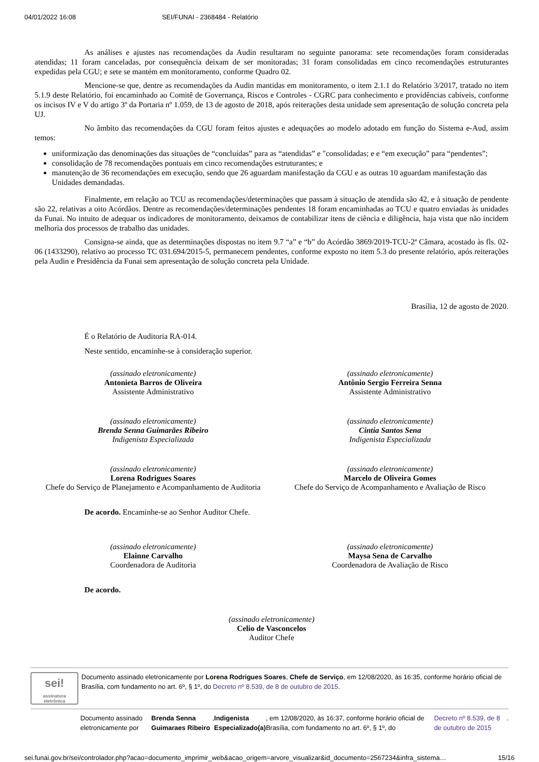04/01/2022 16:08 SEI/FUNAI - 2368484 - Relatório
As análises e ajustes nas recomendações da Audin resultaram no seguinte panorama: sete recomendações foram consideradas atendidas; 11 foram canceladas, por consequência deixam de ser monitoradas; 31 foram consolidadas em cinco recomendações estruturantes expedidas pela CGU; e sete se mantém em monitoramento, conforme Quadro 02.
Mencione-se que, dentre as recomendações da Audin mantidas em monitoramento, o item 2.1.1 do Relatório 3/2017, tratado no item 5.1.9 deste Relatório, foi encaminhado ao Comitê de Governança, Riscos e Controles - CGRC para conhecimento e providências cabíveis, conforme os incisos IV e V do artigo 3º da Portaria nº 1.059, de 13 de agosto de 2018, após reiterações desta unidade sem apresentação de solução concreta pela UJ.
No âmbito das recomendações da CGU foram feitos ajustes e adequações ao modelo adotado em função do Sistema e-Aud, assim temos:
uniformização das denominações das situações de “concluídas” para as “atendidas” e "consolidadas; e e “em execução” para “pendentes”;
consolidação de 78 recomendações pontuais em cinco recomendações estruturantes; e
manutenção de 36 recomendações em execução, sendo que 26 aguardam manifestação da CGU e as outras 10 aguardam manifestação das Unidades demandadas.
Finalmente, em relação ao TCU as recomendações/determinações que passam à situação de atendida são 42, e à situação de pendente são 22, relativas a oito Acórdãos. Dentre as recomendações/determinações pendentes 18 foram encaminhadas ao TCU e quatro enviadas às unidades da Funai. No intuito de adequar os indicadores de monitoramento, deixamos de contabilizar itens de ciência e diligência, haja vista que não incidem melhoria dos processos de trabalho das unidades.
Consigna-se ainda, que as determinações dispostas no item 9.7 “a” e “b” do Acórdão 3869/2019-TCU-2ª Câmara, acostado às fls. 02-06 (1433290), relativo ao processo TC 031.694/2015-5, permanecem pendentes, conforme exposto no item 5.3 do presente relatório, após reiterações pela Audin e Presidência da Funai sem apresentação de solução concreta pela Unidade.
Brasília, 12 de agosto de 2020.
É o Relatório de Auditoria RA-014.
Neste sentido, encaminhe-se à consideração superior.
(assinado eletronicamente)
Antonieta Barros de Oliveira
Assistente Administrativo
(assinado eletronicamente)
Antônio Sergio Ferreira Senna
Assistente Administrativo
(assinado eletronicamente)
Brenda Senna Guimarães Ribeiro
Indigenista Especializada
(assinado eletronicamente)
Cintia Santos Sena
Indigenista Especializada
(assinado eletronicamente)
Lorena Rodrigues Soares
Chefe do Serviço de Planejamento e Acompanhamento de Auditoria
(assinado eletronicamente)
Marcelo de Oliveira Gomes
Chefe do Serviço de Acompanhamento e Avaliação de Risco
De acordo. Encaminhe-se ao Senhor Auditor Chefe.
(assinado eletronicamente)
Elainne Carvalho
Coordenadora de Auditoria
(assinado eletronicamente)
Maysa Sena de Carvalho
Coordenadora de Avaliação de Risco
De acordo.
(assinado eletronicamente)
Celio de Vasconcelos
Auditor Chefe
sei!
assinatura eletrônica
Documento assinado eletronicamente por Lorena Rodrigues Soares, Chefe de Serviço, em 12/08/2020, às 16:35, conforme horário oficial de Brasília, com fundamento no art. 6º, § 1º, do Decreto nº 8.539, de 8 de outubro de 2015.
Documento assinado eletronicamente por Brenda Senna Guimaraes Ribeiro, Indigenista Especializado(a), em 12/08/2020, às 16:37, conforme horário oficial de Brasília, com fundamento no art. 6º, § 1º, do Decreto nº 8.539, de 8 de outubro de 2015.
sei.funai.gov.br/sei/controlador.php?acao=documento_imprimir_web&acao_origem=arvore_visualizar&id_documento=2567234&infra_sistema… 15/16